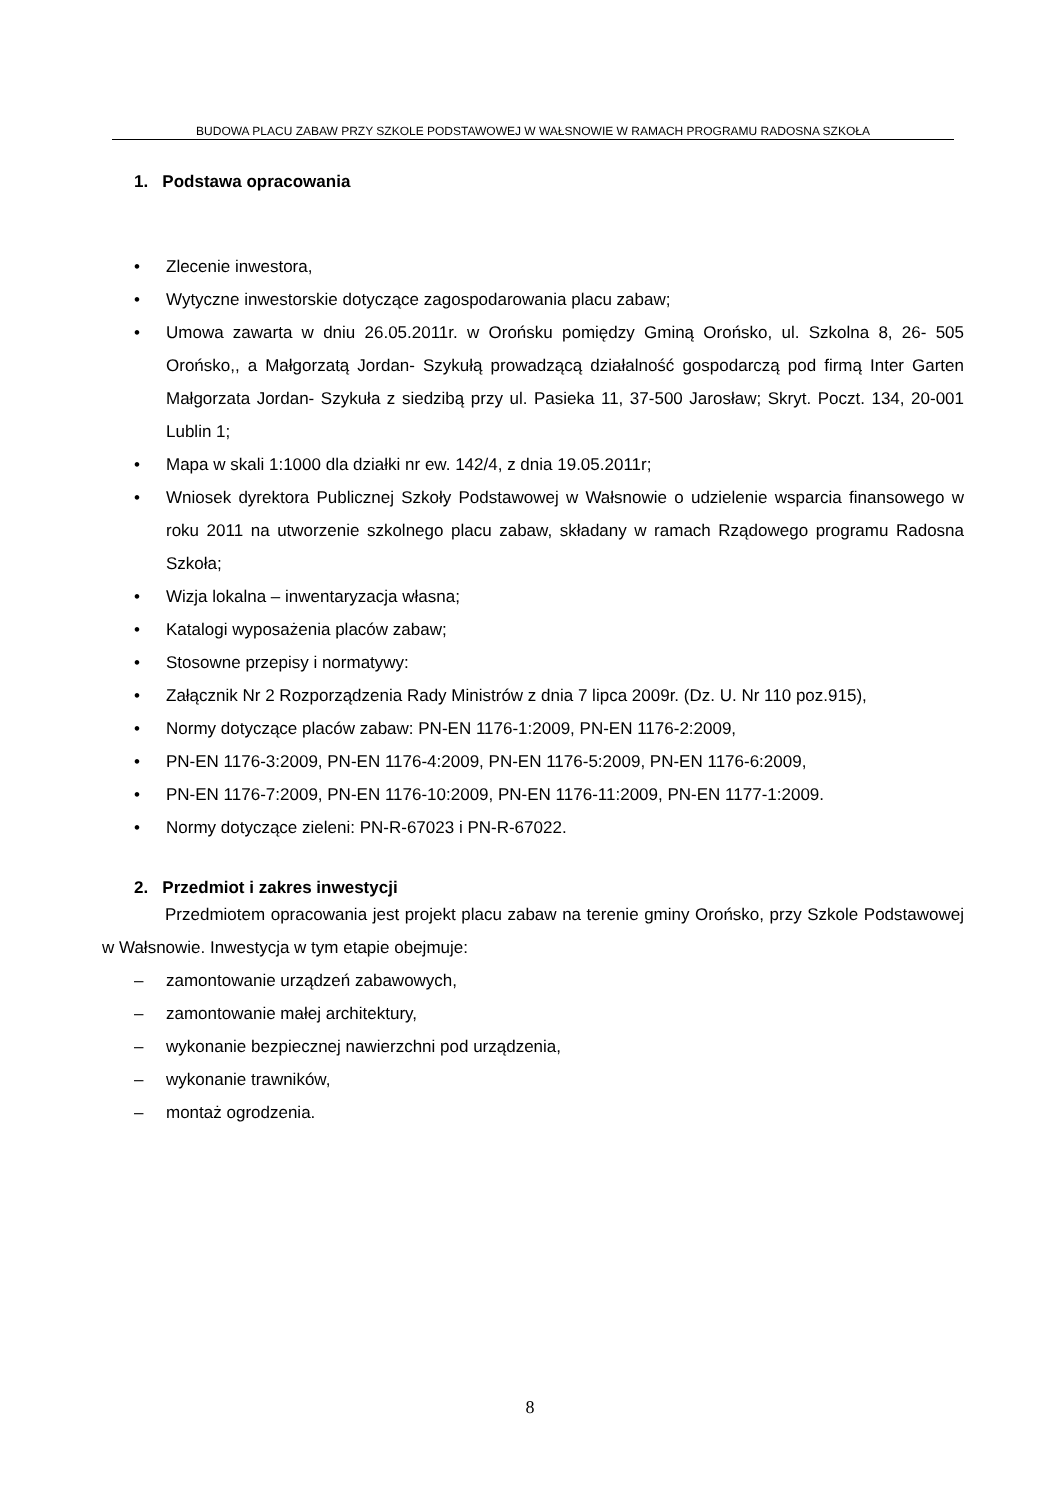BUDOWA PLACU ZABAW PRZY SZKOLE PODSTAWOWEJ W WAŁSNOWIE W RAMACH PROGRAMU RADOSNA SZKOŁA
1. Podstawa opracowania
• Zlecenie inwestora,
• Wytyczne inwestorskie dotyczące zagospodarowania placu zabaw;
• Umowa zawarta w dniu 26.05.2011r. w Orońsku pomiędzy Gminą Orońsko, ul. Szkolna 8, 26- 505 Orońsko,, a Małgorzatą Jordan- Szykułą prowadzącą działalność gospodarczą pod firmą Inter Garten Małgorzata Jordan- Szykuła z siedzibą przy ul. Pasieka 11, 37-500 Jarosław; Skryt. Poczt. 134, 20-001 Lublin 1;
• Mapa w skali 1:1000 dla działki nr ew. 142/4, z dnia 19.05.2011r;
• Wniosek dyrektora Publicznej Szkoły Podstawowej w Wałsnowie o udzielenie wsparcia finansowego w roku 2011 na utworzenie szkolnego placu zabaw, składany w ramach Rządowego programu Radosna Szkoła;
• Wizja lokalna – inwentaryzacja własna;
• Katalogi wyposażenia placów zabaw;
• Stosowne przepisy i normatywy:
• Załącznik Nr 2 Rozporządzenia Rady Ministrów z dnia 7 lipca 2009r. (Dz. U. Nr 110 poz.915),
• Normy dotyczące placów zabaw: PN-EN 1176-1:2009, PN-EN 1176-2:2009,
• PN-EN 1176-3:2009, PN-EN 1176-4:2009, PN-EN 1176-5:2009, PN-EN 1176-6:2009,
• PN-EN 1176-7:2009, PN-EN 1176-10:2009, PN-EN 1176-11:2009, PN-EN 1177-1:2009.
• Normy dotyczące zieleni: PN-R-67023 i PN-R-67022.
2. Przedmiot i zakres inwestycji
Przedmiotem opracowania jest projekt placu zabaw na terenie gminy Orońsko, przy Szkole Podstawowej w Wałsnowie. Inwestycja w tym etapie obejmuje:
– zamontowanie urządzeń zabawowych,
– zamontowanie małej architektury,
– wykonanie bezpiecznej nawierzchni pod urządzenia,
– wykonanie trawników,
– montaż ogrodzenia.
8